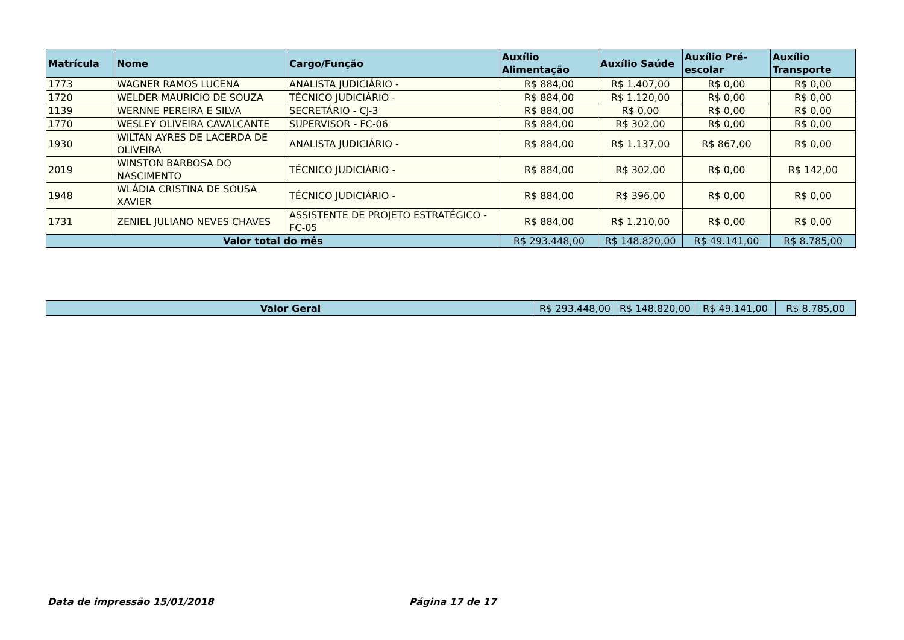| Matrícula | Nome | Cargo/Função | Auxílio Alimentação | Auxílio Saúde | Auxílio Pré-escolar | Auxílio Transporte |
| --- | --- | --- | --- | --- | --- | --- |
| 1773 | WAGNER RAMOS LUCENA | ANALISTA JUDICIÁRIO - | R$ 884,00 | R$ 1.407,00 | R$ 0,00 | R$ 0,00 |
| 1720 | WELDER MAURICIO DE SOUZA | TÉCNICO JUDICIÁRIO - | R$ 884,00 | R$ 1.120,00 | R$ 0,00 | R$ 0,00 |
| 1139 | WERNNE PEREIRA E SILVA | SECRETÁRIO - CJ-3 | R$ 884,00 | R$ 0,00 | R$ 0,00 | R$ 0,00 |
| 1770 | WESLEY OLIVEIRA CAVALCANTE | SUPERVISOR - FC-06 | R$ 884,00 | R$ 302,00 | R$ 0,00 | R$ 0,00 |
| 1930 | WILTAN AYRES DE LACERDA DE OLIVEIRA | ANALISTA JUDICIÁRIO - | R$ 884,00 | R$ 1.137,00 | R$ 867,00 | R$ 0,00 |
| 2019 | WINSTON BARBOSA DO NASCIMENTO | TÉCNICO JUDICIÁRIO - | R$ 884,00 | R$ 302,00 | R$ 0,00 | R$ 142,00 |
| 1948 | WLÁDIA CRISTINA DE SOUSA XAVIER | TÉCNICO JUDICIÁRIO - | R$ 884,00 | R$ 396,00 | R$ 0,00 | R$ 0,00 |
| 1731 | ZENIEL JULIANO NEVES CHAVES | ASSISTENTE DE PROJETO ESTRATÉGICO - FC-05 | R$ 884,00 | R$ 1.210,00 | R$ 0,00 | R$ 0,00 |
| Valor total do mês | | | R$ 293.448,00 | R$ 148.820,00 | R$ 49.141,00 | R$ 8.785,00 |
| Valor Geral | R$ 293.448,00 | R$ 148.820,00 | R$ 49.141,00 | R$ 8.785,00 |
Data de impressão 15/01/2018 Página 17 de 17